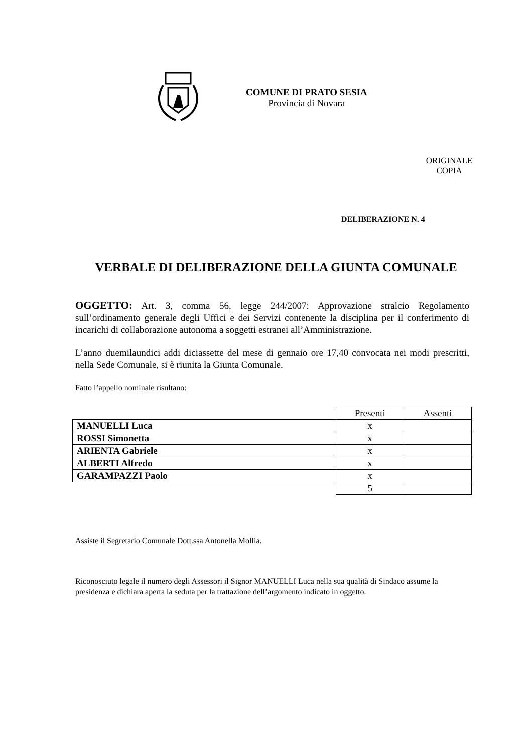COMUNE DI PRATO SESIA
Provincia di Novara
ORIGINALE
COPIA
DELIBERAZIONE N. 4
VERBALE DI DELIBERAZIONE DELLA GIUNTA COMUNALE
OGGETTO: Art. 3, comma 56, legge 244/2007: Approvazione stralcio Regolamento sull’ordinamento generale degli Uffici e dei Servizi contenente la disciplina per il conferimento di incarichi di collaborazione autonoma a soggetti estranei all’Amministrazione.
L’anno duemilaundici addi diciassette del mese di gennaio ore 17,40 convocata nei modi prescritti, nella Sede Comunale, si è riunita la Giunta Comunale.
Fatto l’appello nominale risultano:
| | Presenti | Assenti |
| MANUELLI Luca | x | |
| ROSSI Simonetta | x | |
| ARIENTA Gabriele | x | |
| ALBERTI Alfredo | x | |
| GARAMPAZZI Paolo | x | |
| | 5 | |
Assiste il Segretario Comunale Dott.ssa Antonella Mollia.
Riconosciuto legale il numero degli Assessori il Signor MANUELLI Luca nella sua qualità di Sindaco assume la presidenza e dichiara aperta la seduta per la trattazione dell’argomento indicato in oggetto.